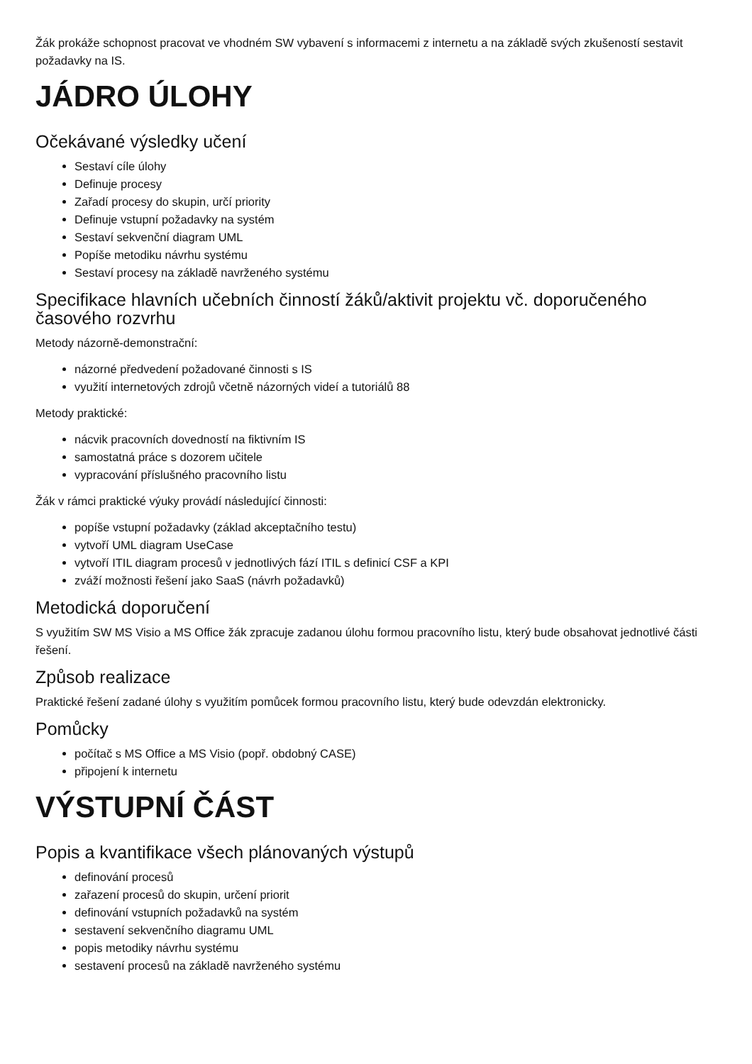Žák prokáže schopnost pracovat ve vhodném SW vybavení s informacemi z internetu a na základě svých zkušeností sestavit požadavky na IS.
JÁDRO ÚLOHY
Očekávané výsledky učení
Sestaví cíle úlohy
Definuje procesy
Zařadí procesy do skupin, určí priority
Definuje vstupní požadavky na systém
Sestaví sekvenční diagram UML
Popíše metodiku návrhu systému
Sestaví procesy na základě navrženého systému
Specifikace hlavních učebních činností žáků/aktivit projektu vč. doporučeného časového rozvrhu
Metody názorně-demonstrační:
názorné předvedení požadované činnosti s IS
využití internetových zdrojů včetně názorných videí a tutoriálů 88
Metody praktické:
nácvik pracovních dovedností na fiktivním IS
samostatná práce s dozorem učitele
vypracování příslušného pracovního listu
Žák v rámci praktické výuky provádí následující činnosti:
popíše vstupní požadavky (základ akceptačního testu)
vytvoří UML diagram UseCase
vytvoří ITIL diagram procesů v jednotlivých fází ITIL s definicí CSF a KPI
zváží možnosti řešení jako SaaS (návrh požadavků)
Metodická doporučení
S využitím SW MS Visio a MS Office žák zpracuje zadanou úlohu formou pracovního listu, který bude obsahovat jednotlivé části řešení.
Způsob realizace
Praktické řešení zadané úlohy s využitím pomůcek formou pracovního listu, který bude odevzdán elektronicky.
Pomůcky
počítač s MS Office a MS Visio (popř. obdobný CASE)
připojení k internetu
VÝSTUPNÍ ČÁST
Popis a kvantifikace všech plánovaných výstupů
definování procesů
zařazení procesů do skupin, určení priorit
definování vstupních požadavků na systém
sestavení sekvenčního diagramu UML
popis metodiky návrhu systému
sestavení procesů na základě navrženého systému